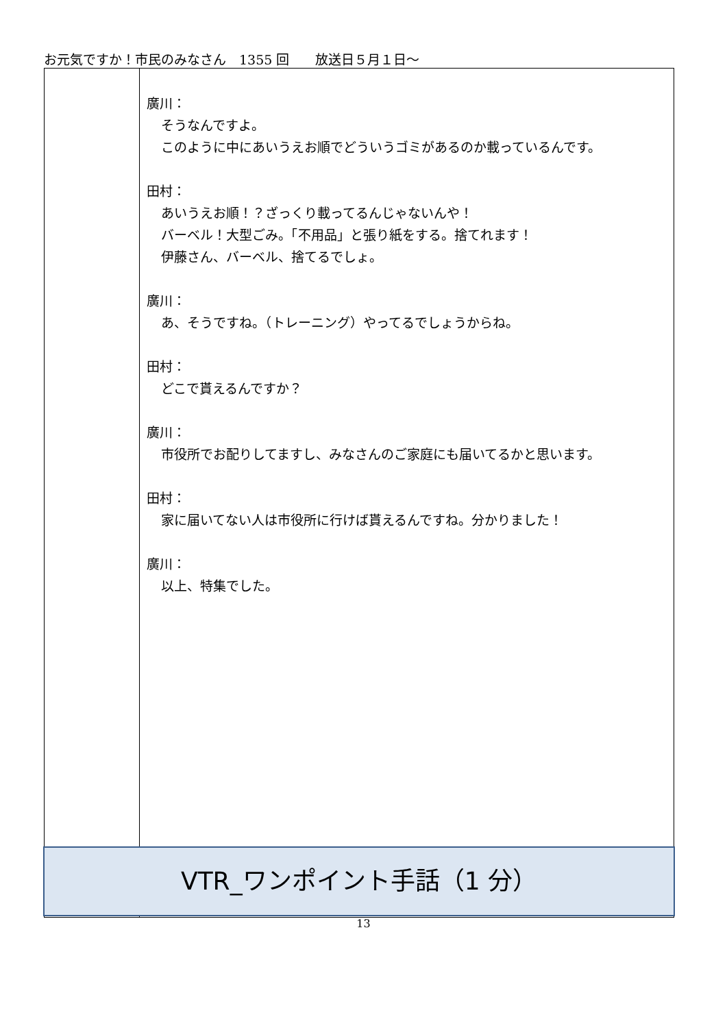お元気ですか！市民のみなさん　1355 回　　放送日５月１日～
| | 廣川： そうなんですよ。 このように中にあいうえお順でどういうゴミがあるのか載っているんです。 田村： あいうえお順！？ざっくり載ってるんじゃないんや！ バーベル！大型ごみ。「不用品」と張り紙をする。捨てれます！ 伊藤さん、バーベル、捨てるでしょ。 廣川： あ、そうですね。（トレーニング）やってるでしょうからね。 田村： どこで貰えるんですか？ 廣川： 市役所でお配りしてますし、みなさんのご家庭にも届いてるかと思います。 田村： 家に届いてない人は市役所に行けば貰えるんですね。分かりました！ 廣川： 以上、特集でした。 |
VTR_ワンポイント手話（1 分）
13